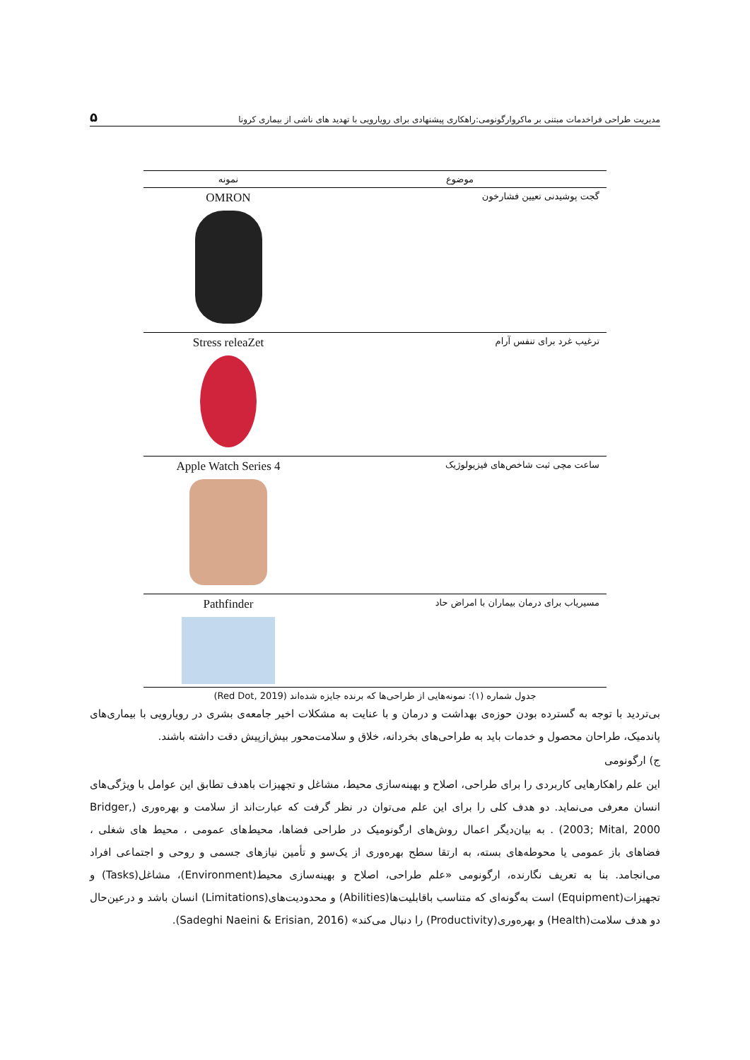مدیریت طراحی فراخدمات مبتنی بر ماکروارگونومی:راهکاری پیشنهادی برای رویارویی با تهدید های ناشی از بیماری کرونا ۵
| موضوع | نمونه |
| --- | --- |
| گجت پوشیدنی تعیین فشارخون | OMRON |
| ترغیب غرد برای تنفس آرام | Stress releaZet |
| ساعت مچی ثبت شاخص‌های فیزیولوژیک | Apple Watch Series 4 |
| مسیریاب برای درمان بیماران با امراض حاد | Pathfinder |
جدول شماره (۱): نمونه‌هایی از طراحی‌ها که برنده جایزه شده‌اند (Red Dot, 2019)
بی‌تردید با توجه به گسترده بودن حوزه‌ی بهداشت و درمان و با عنایت به مشکلات اخیر جامعه‌ی بشری در رویارویی با بیماری‌های پاندمیک، طراحان محصول و خدمات باید به طراحی‌های بخردانه، خلاق و سلامت‌محور بیش‌ازپیش دقت داشته باشند.
ج) ارگونومی
این علم راهکارهایی کاربردی را برای طراحی، اصلاح و بهینه‌سازی محیط، مشاغل و تجهیزات باهدف تطابق این عوامل با ویژگی‌های انسان معرفی می‌نماید. دو هدف کلی را برای این علم می‌توان در نظر گرفت که عبارت‌اند از سلامت و بهره‌وری (Bridger, 2003; Mital, 2000) . به بیان‌دیگر اعمال روش‌های ارگونومیک در طراحی فضاها، محیط‌های عمومی ، محیط های شغلی ، فضاهای باز عمومی یا محوطه‌های بسته، به ارتقا سطح بهره‌وری از یک‌سو و تأمین نیازهای جسمی و روحی و اجتماعی افراد می‌انجامد. بنا به تعریف نگارنده، ارگونومی «علم طراحی، اصلاح و بهینه‌سازی محیط(Environment)، مشاغل(Tasks) و تجهیزات(Equipment) است به‌گونه‌ای که متناسب باقابلیت‌ها(Abilities) و محدودیت‌های(Limitations) انسان باشد و درعین‌حال دو هدف سلامت(Health) و بهره‌وری(Productivity) را دنبال می‌کند» (Sadeghi Naeini & Erisian, 2016).